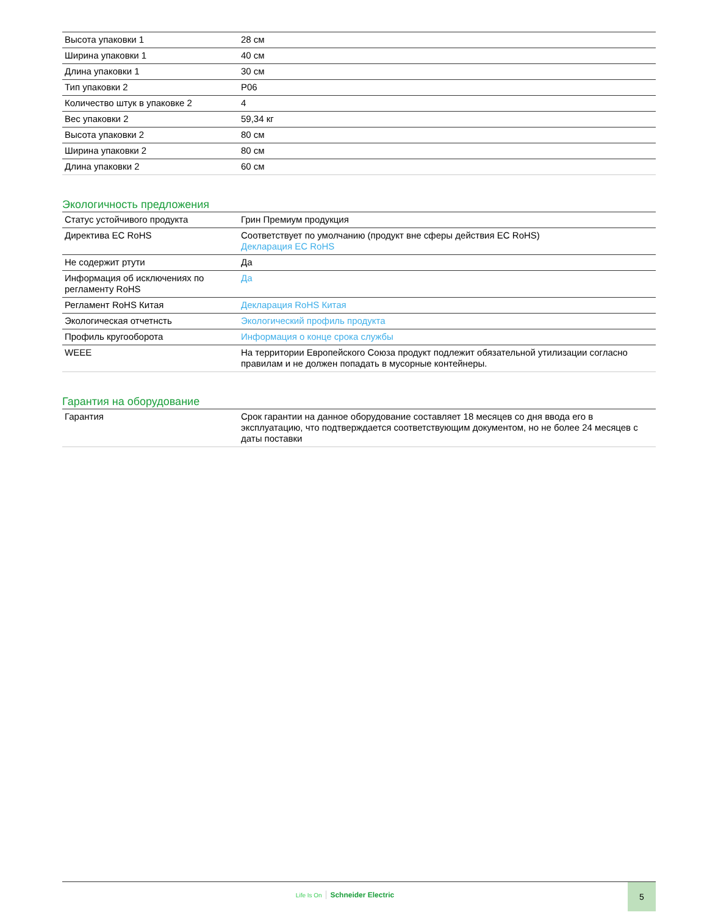| Высота упаковки 1 | 28 см |
| Ширина упаковки 1 | 40 см |
| Длина упаковки 1 | 30 см |
| Тип упаковки 2 | P06 |
| Количество штук в упаковке 2 | 4 |
| Вес упаковки 2 | 59,34 кг |
| Высота упаковки 2 | 80 см |
| Ширина упаковки 2 | 80 см |
| Длина упаковки 2 | 60 см |
Экологичность предложения
| Статус устойчивого продукта | Грин Премиум продукция |
| Директива ЕС RoHS | Соответствует по умолчанию (продукт вне сферы действия ЕС RoHS) Декларация ЕС RoHS |
| Не содержит ртути | Да |
| Информация об исключениях по регламенту RoHS | Да |
| Регламент RoHS Китая | Декларация RoHS Китая |
| Экологическая отчетнсть | Экологический профиль продукта |
| Профиль кругооборота | Информация о конце срока службы |
| WEEE | На территории Европейского Союза продукт подлежит обязательной утилизации согласно правилам и не должен попадать в мусорные контейнеры. |
Гарантия на оборудование
| Гарантия | Срок гарантии на данное оборудование составляет 18 месяцев со дня ввода его в эксплуатацию, что подтверждается соответствующим документом, но не более 24 месяцев с даты поставки |
Life Is On Schneider Electric 5